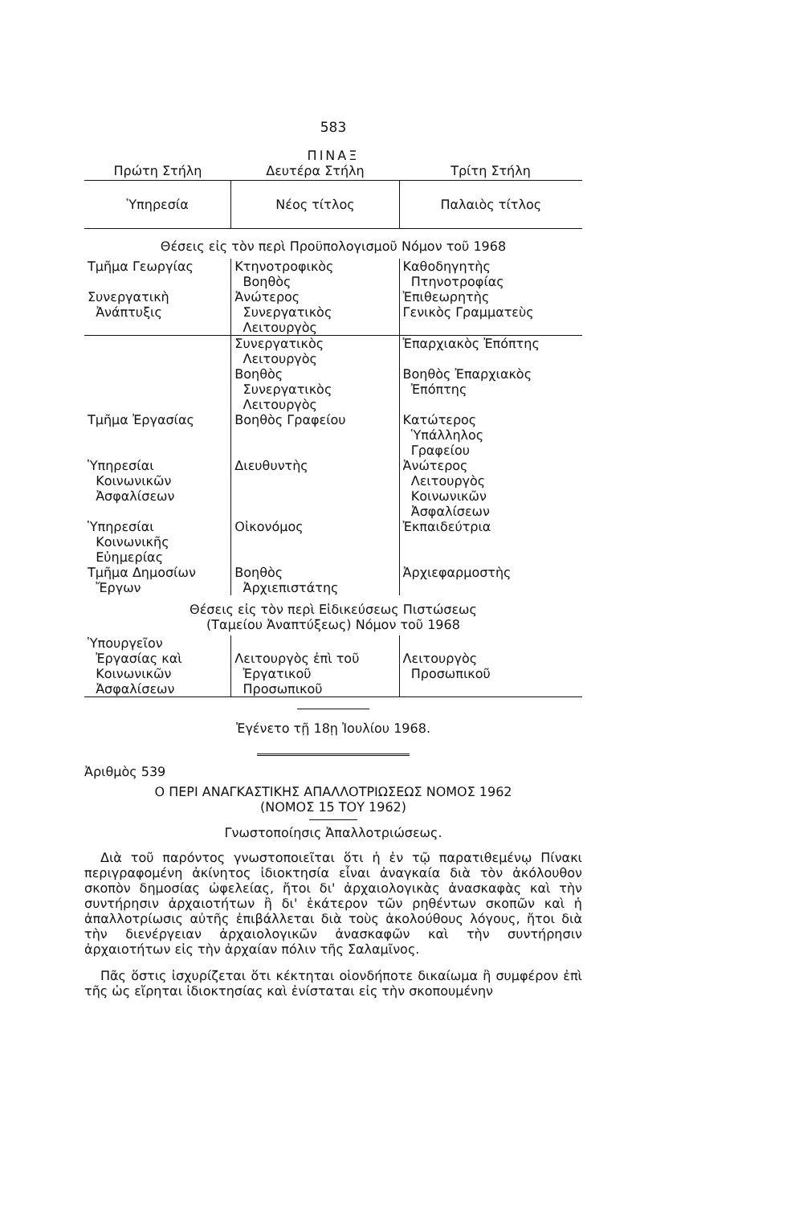583
ΠΙΝΑΞ
| Πρώτη Στήλη | Δευτέρα Στήλη | Τρίτη Στήλη |
| --- | --- | --- |
| Ὑπηρεσία | Νέος τίτλος | Παλαιὸς τίτλος |
| Θέσεις εἰς τὸν περὶ Προϋπολογισμοῦ Νόμον τοῦ 1968 | | |
| Τμῆμα Γεωργίας Συνεργατικὴ Ἀνάπτυξις | Κτηνοτροφικὸς Βοηθὸς Ἀνώτερος Συνεργατικὸς Λειτουργὸς | Καθοδηγητὴς Πτηνοτροφίας Ἐπιθεωρητὴς Γενικὸς Γραμματεὺς |
| | Συνεργατικὸς Λειτουργὸς Βοηθὸς Συνεργατικὸς Λειτουργὸς | Ἐπαρχιακὸς Ἐπόπτης Βοηθὸς Ἐπαρχιακὸς Ἐπόπτης |
| Τμῆμα Ἐργασίας | Βοηθὸς Γραφείου | Κατώτερος Ὑπάλληλος Γραφείου |
| Ὑπηρεσίαι Κοινωνικῶν Ἀσφαλίσεων | Διευθυντὴς | Ἀνώτερος Λειτουργὸς Κοινωνικῶν Ἀσφαλίσεων |
| Ὑπηρεσίαι Κοινωνικῆς Εὐημερίας | Οἰκονόμος | Ἐκπαιδεύτρια |
| Τμῆμα Δημοσίων Ἔργων | Βοηθὸς Ἀρχιεπιστάτης | Ἀρχιεφαρμοστὴς |
| Θέσεις εἰς τὸν περὶ Εἰδικεύσεως Πιστώσεως (Ταμείου Ἀναπτύξεως) Νόμον τοῦ 1968 | | |
| Ὑπουργεῖον Ἐργασίας καὶ Κοινωνικῶν Ἀσφαλίσεων | Λειτουργὸς ἐπὶ τοῦ Ἐργατικοῦ Προσωπικοῦ | Λειτουργὸς Προσωπικοῦ |
Ἐγένετο τῇ 18ῃ Ἰουλίου 1968.
Ἀριθμὸς 539
Ο ΠΕΡΙ ΑΝΑΓΚΑΣΤΙΚΗΣ ΑΠΑΛΛΟΤΡΙΩΣΕΩΣ ΝΟΜΟΣ 1962
(ΝΟΜΟΣ 15 ΤΟΥ 1962)
Γνωστοποίησις Ἀπαλλοτριώσεως.
Διὰ τοῦ παρόντος γνωστοποιεῖται ὅτι ἡ ἐν τῷ παρατιθεμένῳ Πίνακι περιγραφομένη ἀκίνητος ἰδιοκτησία εἶναι ἀναγκαία διὰ τὸν ἀκόλουθον σκοπὸν δημοσίας ὠφελείας, ἤτοι δι' ἀρχαιολογικὰς ἀνασκαφὰς καὶ τὴν συντήρησιν ἀρχαιοτήτων ἢ δι' ἑκάτερον τῶν ρηθέντων σκοπῶν καὶ ἡ ἀπαλλοτρίωσις αὐτῆς ἐπιβάλλεται διὰ τοὺς ἀκολούθους λόγους, ἤτοι διὰ τὴν διενέργειαν ἀρχαιολογικῶν ἀνασκαφῶν καὶ τὴν συντήρησιν ἀρχαιοτήτων εἰς τὴν ἀρχαίαν πόλιν τῆς Σαλαμῖνος.
Πᾶς ὅστις ἰσχυρίζεται ὅτι κέκτηται οἱονδήποτε δικαίωμα ἢ συμφέρον ἐπὶ τῆς ὡς εἴρηται ἰδιοκτησίας καὶ ἐνίσταται εἰς τὴν σκοπουμένην